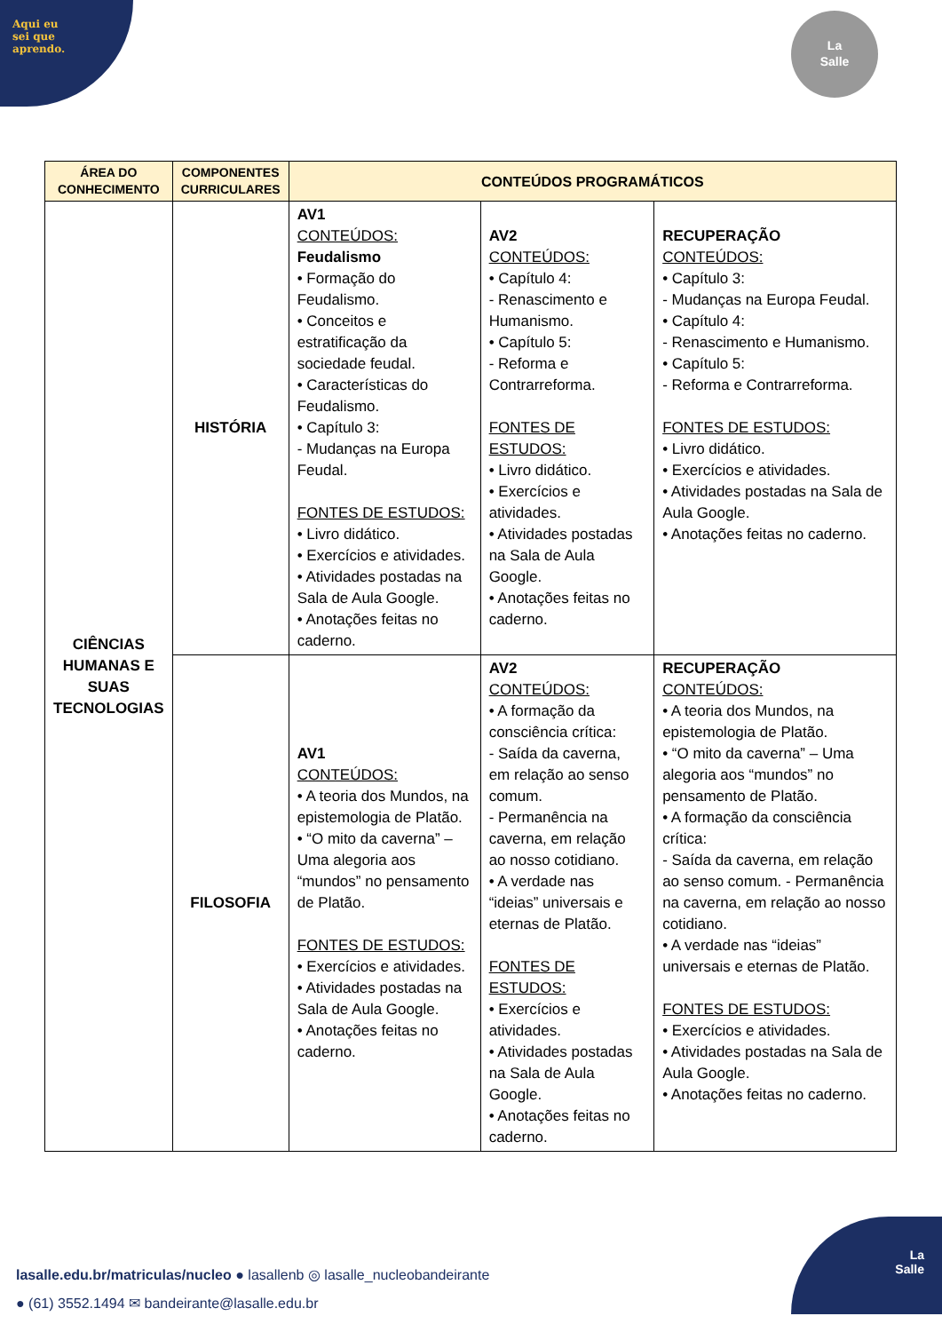Aqui eu
sei que
aprendo.
La
Salle
| ÁREA DO CONHECIMENTO | COMPONENTES CURRICULARES | CONTEÚDOS PROGRAMÁTICOS | | |
| --- | --- | --- | --- | --- |
| CIÊNCIAS HUMANAS E SUAS TECNOLOGIAS | HISTÓRIA | AV1 CONTEÚDOS: Feudalismo • Formação do Feudalismo. • Conceitos e estratificação da sociedade feudal. • Características do Feudalismo. • Capítulo 3: - Mudanças na Europa Feudal. FONTES DE ESTUDOS: • Livro didático. • Exercícios e atividades. • Atividades postadas na Sala de Aula Google. • Anotações feitas no caderno. | AV2 CONTEÚDOS: • Capítulo 4: - Renascimento e Humanismo. • Capítulo 5: - Reforma e Contrarreforma. FONTES DE ESTUDOS: • Livro didático. • Exercícios e atividades. • Atividades postadas na Sala de Aula Google. • Anotações feitas no caderno. | RECUPERAÇÃO CONTEÚDOS: • Capítulo 3: - Mudanças na Europa Feudal. • Capítulo 4: - Renascimento e Humanismo. • Capítulo 5: - Reforma e Contrarreforma. FONTES DE ESTUDOS: • Livro didático. • Exercícios e atividades. • Atividades postadas na Sala de Aula Google. • Anotações feitas no caderno. |
| | FILOSOFIA | AV1 CONTEÚDOS: • A teoria dos Mundos, na epistemologia de Platão. • “O mito da caverna” – Uma alegoria aos “mundos” no pensamento de Platão. FONTES DE ESTUDOS: • Exercícios e atividades. • Atividades postadas na Sala de Aula Google. • Anotações feitas no caderno. | AV2 CONTEÚDOS: • A formação da consciência crítica: - Saída da caverna, em relação ao senso comum. - Permanência na caverna, em relação ao nosso cotidiano. • A verdade nas “ideias” universais e eternas de Platão. FONTES DE ESTUDOS: • Exercícios e atividades. • Atividades postadas na Sala de Aula Google. • Anotações feitas no caderno. | RECUPERAÇÃO CONTEÚDOS: • A teoria dos Mundos, na epistemologia de Platão. • “O mito da caverna” – Uma alegoria aos “mundos” no pensamento de Platão. • A formação da consciência crítica: - Saída da caverna, em relação ao senso comum. - Permanência na caverna, em relação ao nosso cotidiano. • A verdade nas “ideias” universais e eternas de Platão. FONTES DE ESTUDOS: • Exercícios e atividades. • Atividades postadas na Sala de Aula Google. • Anotações feitas no caderno. |
lasalle.edu.br/matriculas/nucleo ● lasallenb ◎ lasalle_nucleobandeirante
● (61) 3552.1494 ✉ bandeirante@lasalle.edu.br
La
Salle